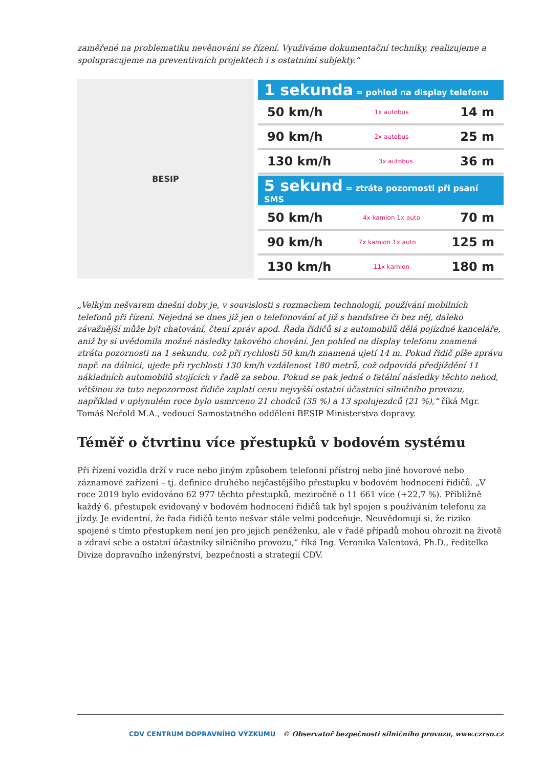zaměřené na problematiku nevěnování se řízení. Využíváme dokumentační techniky, realizujeme a spolupracujeme na preventivních projektech i s ostatními subjekty.“
BESIP
1 sekunda = pohled na display telefonu
50 km/h 1x autobus 14 m
90 km/h 2x autobus 25 m
130 km/h 3x autobus 36 m
5 sekund = ztráta pozornosti při psaní SMS
50 km/h 4x kamion 1x auto 70 m
90 km/h 7x kamion 1x auto 125 m
130 km/h 11x kamion 180 m
„Velkým nešvarem dnešní doby je, v souvislosti s rozmachem technologií, používání mobilních telefonů při řízení. Nejedná se dnes již jen o telefonování ať již s handsfree či bez něj, daleko závažnější může být chatování, čtení zpráv apod. Řada řidičů si z automobilů dělá pojízdné kanceláře, aniž by si uvědomila možné následky takového chování. Jen pohled na display telefonu znamená ztrátu pozornosti na 1 sekundu, což při rychlosti 50 km/h znamená ujetí 14 m. Pokud řidič píše zprávu např. na dálnici, ujede při rychlosti 130 km/h vzdálenost 180 metrů, což odpovídá předjíždění 11 nákladních automobilů stojících v řadě za sebou. Pokud se pak jedná o fatální následky těchto nehod, většinou za tuto nepozornost řidiče zaplatí cenu nejvyšší ostatní účastníci silničního provozu, například v uplynulém roce bylo usmrceno 21 chodců (35 %) a 13 spolujezdců (21 %),“ říká Mgr. Tomáš Neřold M.A., vedoucí Samostatného oddělení BESIP Ministerstva dopravy.
Téměř o čtvrtinu více přestupků v bodovém systému
Při řízení vozidla drží v ruce nebo jiným způsobem telefonní přístroj nebo jiné hovorové nebo záznamové zařízení – tj. definice druhého nejčastějšího přestupku v bodovém hodnocení řidičů. „V roce 2019 bylo evidováno 62 977 těchto přestupků, meziročně o 11 661 více (+22,7 %). Přibližně každý 6. přestupek evidovaný v bodovém hodnocení řidičů tak byl spojen s používáním telefonu za jízdy. Je evidentní, že řada řidičů tento nešvar stále velmi podceňuje. Neuvědomují si, že riziko spojené s tímto přestupkem není jen pro jejich peněženku, ale v řadě případů mohou ohrozit na životě a zdraví sebe a ostatní účastníky silničního provozu,“ říká Ing. Veronika Valentová, Ph.D., ředitelka Divize dopravního inženýrství, bezpečnosti a strategií CDV.
CDV CENTRUM DOPRAVNÍHO VÝZKUMU © Observatoř bezpečnosti silničního provozu, www.czrso.cz